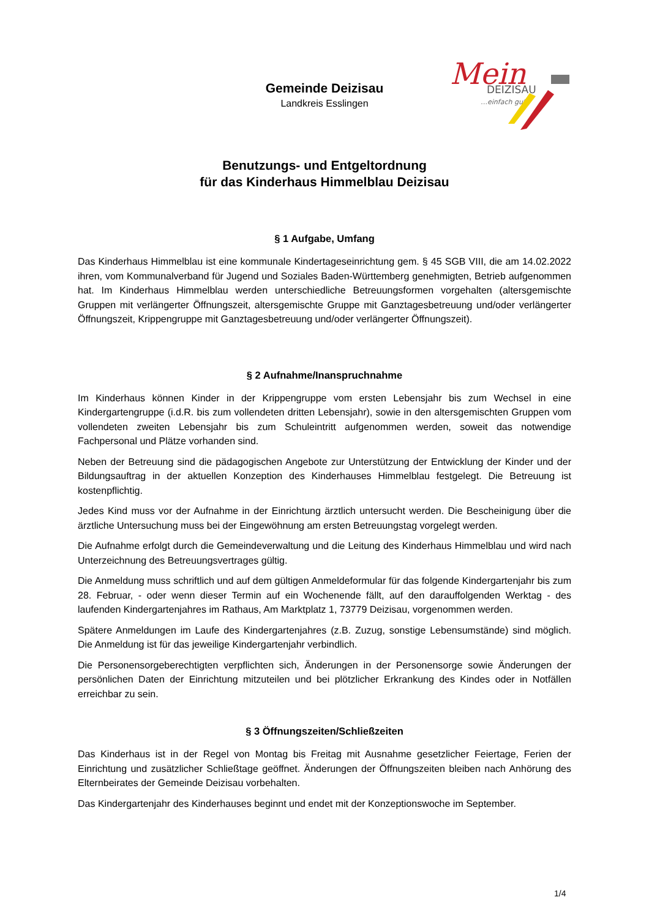Mein
DEIZISAU
…einfach gut
Gemeinde Deizisau
Landkreis Esslingen
Benutzungs- und Entgeltordnung
für das Kinderhaus Himmelblau Deizisau
§ 1 Aufgabe, Umfang
Das Kinderhaus Himmelblau ist eine kommunale Kindertageseinrichtung gem. § 45 SGB VIII, die am 14.02.2022 ihren, vom Kommunalverband für Jugend und Soziales Baden-Württemberg genehmigten, Betrieb aufgenommen hat. Im Kinderhaus Himmelblau werden unterschiedliche Betreuungsformen vorgehalten (altersgemischte Gruppen mit verlängerter Öffnungszeit, altersgemischte Gruppe mit Ganztagesbetreuung und/oder verlängerter Öffnungszeit, Krippengruppe mit Ganztagesbetreuung und/oder verlängerter Öffnungszeit).
§ 2 Aufnahme/Inanspruchnahme
Im Kinderhaus können Kinder in der Krippengruppe vom ersten Lebensjahr bis zum Wechsel in eine Kindergartengruppe (i.d.R. bis zum vollendeten dritten Lebensjahr), sowie in den altersgemischten Gruppen vom vollendeten zweiten Lebensjahr bis zum Schuleintritt aufgenommen werden, soweit das notwendige Fachpersonal und Plätze vorhanden sind.
Neben der Betreuung sind die pädagogischen Angebote zur Unterstützung der Entwicklung der Kinder und der Bildungsauftrag in der aktuellen Konzeption des Kinderhauses Himmelblau festgelegt. Die Betreuung ist kostenpflichtig.
Jedes Kind muss vor der Aufnahme in der Einrichtung ärztlich untersucht werden. Die Bescheinigung über die ärztliche Untersuchung muss bei der Eingewöhnung am ersten Betreuungstag vorgelegt werden.
Die Aufnahme erfolgt durch die Gemeindeverwaltung und die Leitung des Kinderhaus Himmelblau und wird nach Unterzeichnung des Betreuungsvertrages gültig.
Die Anmeldung muss schriftlich und auf dem gültigen Anmeldeformular für das folgende Kindergartenjahr bis zum 28. Februar, - oder wenn dieser Termin auf ein Wochenende fällt, auf den darauffolgenden Werktag - des laufenden Kindergartenjahres im Rathaus, Am Marktplatz 1, 73779 Deizisau, vorgenommen werden.
Spätere Anmeldungen im Laufe des Kindergartenjahres (z.B. Zuzug, sonstige Lebensumstände) sind möglich. Die Anmeldung ist für das jeweilige Kindergartenjahr verbindlich.
Die Personensorgeberechtigten verpflichten sich, Änderungen in der Personensorge sowie Änderungen der persönlichen Daten der Einrichtung mitzuteilen und bei plötzlicher Erkrankung des Kindes oder in Notfällen erreichbar zu sein.
§ 3 Öffnungszeiten/Schließzeiten
Das Kinderhaus ist in der Regel von Montag bis Freitag mit Ausnahme gesetzlicher Feiertage, Ferien der Einrichtung und zusätzlicher Schließtage geöffnet. Änderungen der Öffnungszeiten bleiben nach Anhörung des Elternbeirates der Gemeinde Deizisau vorbehalten.
Das Kindergartenjahr des Kinderhauses beginnt und endet mit der Konzeptionswoche im September.
1/4